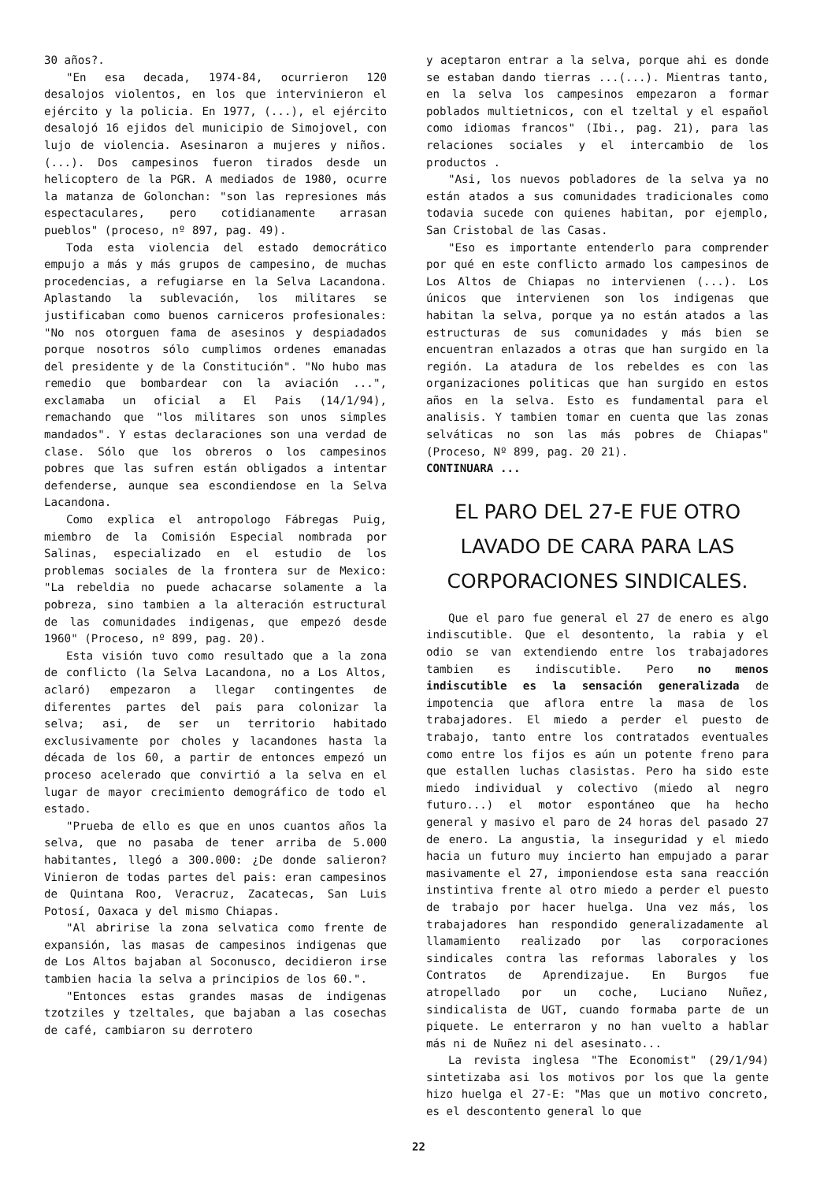30 años?.
"En esa decada, 1974-84, ocurrieron 120 desalojos violentos, en los que intervinieron el ejército y la policia. En 1977, (...), el ejército desalojó 16 ejidos del municipio de Simojovel, con lujo de violencia. Asesinaron a mujeres y niños. (...). Dos campesinos fueron tirados desde un helicoptero de la PGR. A mediados de 1980, ocurre la matanza de Golonchan: "son las represiones más espectaculares, pero cotidianamente arrasan pueblos" (proceso, nº 897, pag. 49).
Toda esta violencia del estado democrático empujo a más y más grupos de campesino, de muchas procedencias, a refugiarse en la Selva Lacandona. Aplastando la sublevación, los militares se justificaban como buenos carniceros profesionales: "No nos otorguen fama de asesinos y despiadados porque nosotros sólo cumplimos ordenes emanadas del presidente y de la Constitución". "No hubo mas remedio que bombardear con la aviación ...", exclamaba un oficial a El Pais (14/1/94), remachando que "los militares son unos simples mandados". Y estas declaraciones son una verdad de clase. Sólo que los obreros o los campesinos pobres que las sufren están obligados a intentar defenderse, aunque sea escondiendose en la Selva Lacandona.
Como explica el antropologo Fábregas Puig, miembro de la Comisión Especial nombrada por Salinas, especializado en el estudio de los problemas sociales de la frontera sur de Mexico: "La rebeldia no puede achacarse solamente a la pobreza, sino tambien a la alteración estructural de las comunidades indigenas, que empezó desde 1960" (Proceso, nº 899, pag. 20).
Esta visión tuvo como resultado que a la zona de conflicto (la Selva Lacandona, no a Los Altos, aclaró) empezaron a llegar contingentes de diferentes partes del pais para colonizar la selva; asi, de ser un territorio habitado exclusivamente por choles y lacandones hasta la década de los 60, a partir de entonces empezó un proceso acelerado que convirtió a la selva en el lugar de mayor crecimiento demográfico de todo el estado.
"Prueba de ello es que en unos cuantos años la selva, que no pasaba de tener arriba de 5.000 habitantes, llegó a 300.000: ¿De donde salieron? Vinieron de todas partes del pais: eran campesinos de Quintana Roo, Veracruz, Zacatecas, San Luis Potosí, Oaxaca y del mismo Chiapas.
"Al abririse la zona selvatica como frente de expansión, las masas de campesinos indigenas que de Los Altos bajaban al Soconusco, decidieron irse tambien hacia la selva a principios de los 60.".
"Entonces estas grandes masas de indigenas tzotziles y tzeltales, que bajaban a las cosechas de café, cambiaron su derrotero
y aceptaron entrar a la selva, porque ahi es donde se estaban dando tierras ...(...). Mientras tanto, en la selva los campesinos empezaron a formar poblados multietnicos, con el tzeltal y el español como idiomas francos" (Ibi., pag. 21), para las relaciones sociales y el intercambio de los productos .
"Asi, los nuevos pobladores de la selva ya no están atados a sus comunidades tradicionales como todavia sucede con quienes habitan, por ejemplo, San Cristobal de las Casas.
"Eso es importante entenderlo para comprender por qué en este conflicto armado los campesinos de Los Altos de Chiapas no intervienen (...). Los únicos que intervienen son los indigenas que habitan la selva, porque ya no están atados a las estructuras de sus comunidades y más bien se encuentran enlazados a otras que han surgido en la región. La atadura de los rebeldes es con las organizaciones politicas que han surgido en estos años en la selva. Esto es fundamental para el analisis. Y tambien tomar en cuenta que las zonas selváticas no son las más pobres de Chiapas" (Proceso, Nº 899, pag. 20 21).
CONTINUARA ...
EL PARO DEL 27-E FUE OTRO LAVADO DE CARA PARA LAS CORPORACIONES SINDICALES.
Que el paro fue general el 27 de enero es algo indiscutible. Que el desontento, la rabia y el odio se van extendiendo entre los trabajadores tambien es indiscutible. Pero no menos indiscutible es la sensación generalizada de impotencia que aflora entre la masa de los trabajadores. El miedo a perder el puesto de trabajo, tanto entre los contratados eventuales como entre los fijos es aún un potente freno para que estallen luchas clasistas. Pero ha sido este miedo individual y colectivo (miedo al negro futuro...) el motor espontáneo que ha hecho general y masivo el paro de 24 horas del pasado 27 de enero. La angustia, la inseguridad y el miedo hacia un futuro muy incierto han empujado a parar masivamente el 27, imponiendose esta sana reacción instintiva frente al otro miedo a perder el puesto de trabajo por hacer huelga. Una vez más, los trabajadores han respondido generalizadamente al llamamiento realizado por las corporaciones sindicales contra las reformas laborales y los Contratos de Aprendizajue. En Burgos fue atropellado por un coche, Luciano Nuñez, sindicalista de UGT, cuando formaba parte de un piquete. Le enterraron y no han vuelto a hablar más ni de Nuñez ni del asesinato...
La revista inglesa "The Economist" (29/1/94) sintetizaba asi los motivos por los que la gente hizo huelga el 27-E: "Mas que un motivo concreto, es el descontento general lo que
22